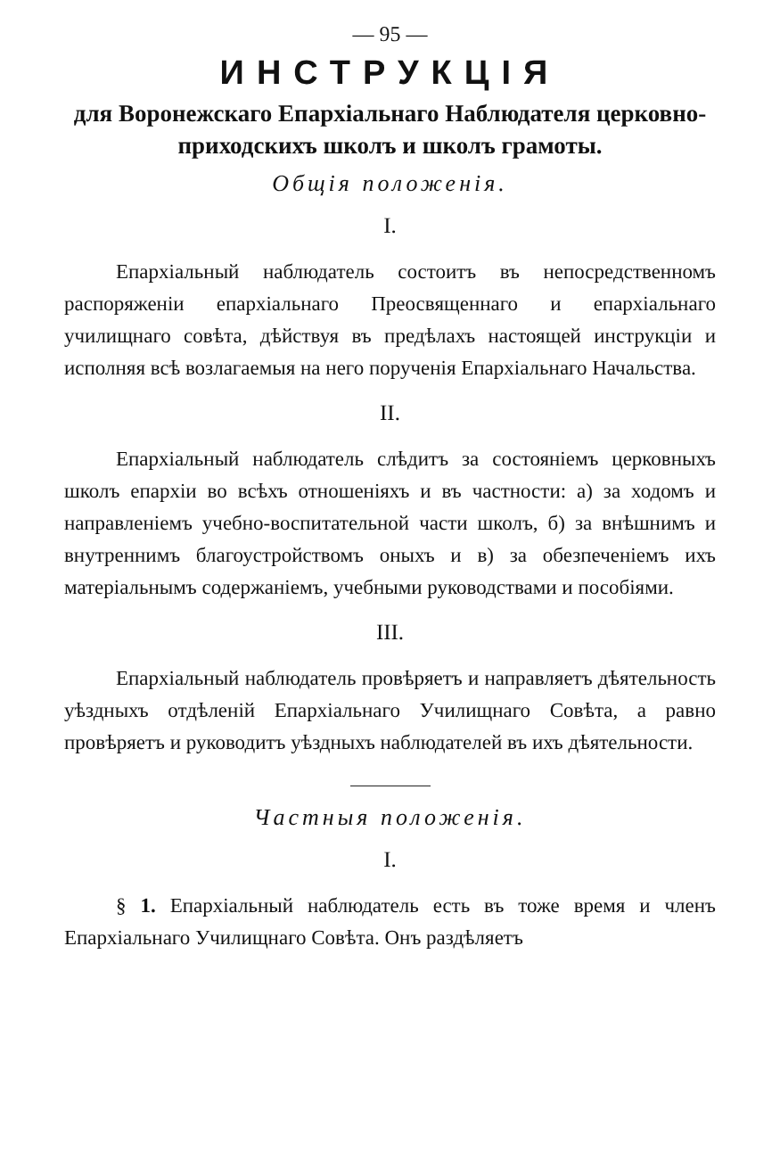— 95 —
ИНСТРУКЦІЯ
для Воронежскаго Епархіальнаго Наблюдателя церковно-приходскихъ школъ и школъ грамоты.
Общія положенія.
I.
Епархіальный наблюдатель состоитъ въ непосредственномъ распоряженіи епархіальнаго Преосвященнаго и епархіальнаго училищнаго совѣта, дѣйствуя въ предѣлахъ настоящей инструкціи и исполняя всѣ возлагаемыя на него порученія Епархіальнаго Начальства.
II.
Епархіальный наблюдатель слѣдитъ за состояніемъ церковныхъ школъ епархіи во всѣхъ отношеніяхъ и въ частности: а) за ходомъ и направленіемъ учебно-воспитательной части школъ, б) за внѣшнимъ и внутреннимъ благоустройствомъ оныхъ и в) за обезпеченіемъ ихъ матеріальнымъ содержаніемъ, учебными руководствами и пособіями.
III.
Епархіальный наблюдатель провѣряетъ и направляетъ дѣятельность уѣздныхъ отдѣленій Епархіальнаго Училищнаго Совѣта, а равно провѣряетъ и руководитъ уѣздныхъ наблюдателей въ ихъ дѣятельности.
Частныя положенія.
I.
§ 1. Епархіальный наблюдатель есть въ тоже время и членъ Епархіальнаго Училищнаго Совѣта. Онъ раздѣляетъ